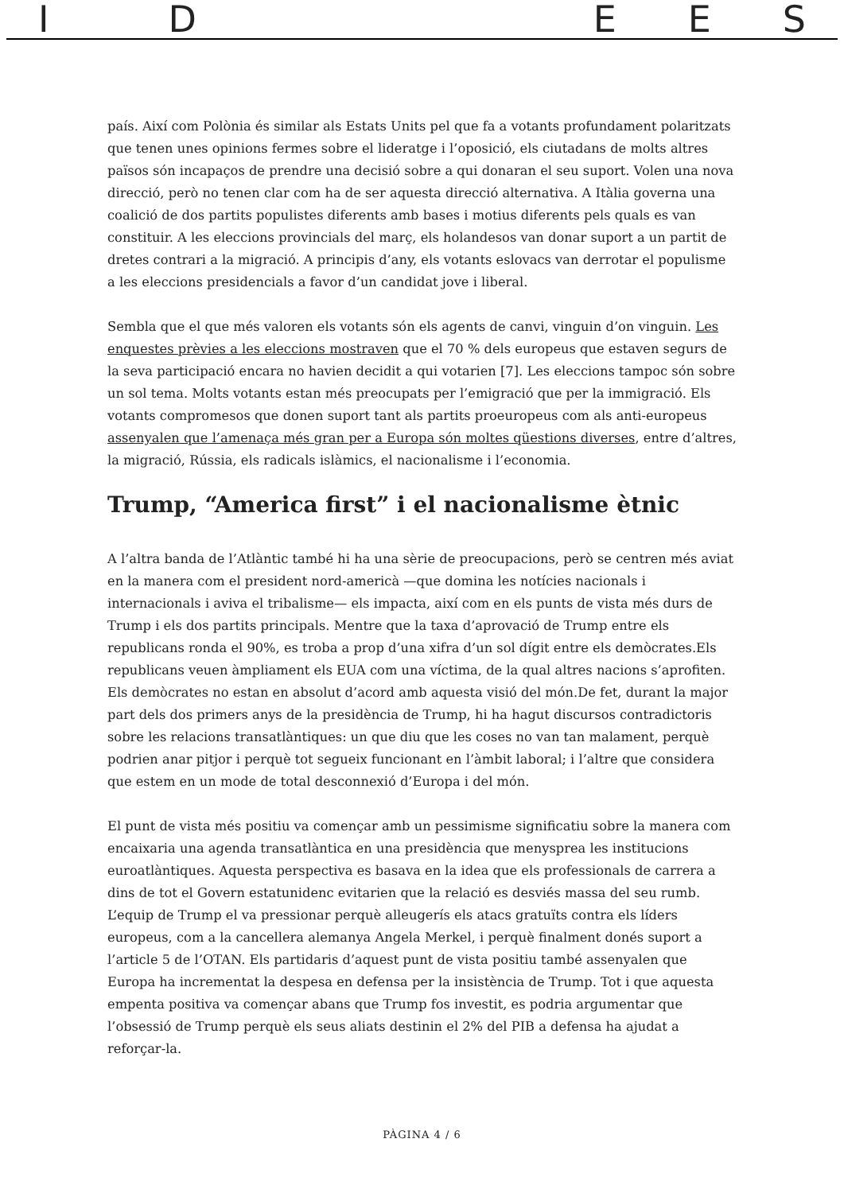IDEES
país. Així com Polònia és similar als Estats Units pel que fa a votants profundament polaritzats que tenen unes opinions fermes sobre el lideratge i l’oposició, els ciutadans de molts altres països són incapaços de prendre una decisió sobre a qui donaran el seu suport. Volen una nova direcció, però no tenen clar com ha de ser aquesta direcció alternativa. A Itàlia governa una coalició de dos partits populistes diferents amb bases i motius diferents pels quals es van constituir. A les eleccions provincials del març, els holandesos van donar suport a un partit de dretes contrari a la migració. A principis d’any, els votants eslovacs van derrotar el populisme a les eleccions presidencials a favor d’un candidat jove i liberal.
Sembla que el que més valoren els votants són els agents de canvi, vinguin d’on vinguin. Les enquestes prèvies a les eleccions mostraven que el 70 % dels europeus que estaven segurs de la seva participació encara no havien decidit a qui votarien [7]. Les eleccions tampoc són sobre un sol tema. Molts votants estan més preocupats per l’emigració que per la immigració. Els votants compromesos que donen suport tant als partits proeuropeus com als anti-europeus assenyalen que l’amenaça més gran per a Europa són moltes qüestions diverses, entre d’altres, la migració, Rússia, els radicals islàmics, el nacionalisme i l’economia.
Trump, “America first” i el nacionalisme ètnic
A l’altra banda de l’Atlàntic també hi ha una sèrie de preocupacions, però se centren més aviat en la manera com el president nord-americà —que domina les notícies nacionals i internacionals i aviva el tribalisme— els impacta, així com en els punts de vista més durs de Trump i els dos partits principals. Mentre que la taxa d’aprovació de Trump entre els republicans ronda el 90%, es troba a prop d’una xifra d’un sol dígit entre els demòcrates.Els republicans veuen àmpliament els EUA com una víctima, de la qual altres nacions s’aprofiten. Els demòcrates no estan en absolut d’acord amb aquesta visió del món.De fet, durant la major part dels dos primers anys de la presidència de Trump, hi ha hagut discursos contradictoris sobre les relacions transatlàntiques: un que diu que les coses no van tan malament, perquè podrien anar pitjor i perquè tot segueix funcionant en l’àmbit laboral; i l’altre que considera que estem en un mode de total desconnexió d’Europa i del món.
El punt de vista més positiu va començar amb un pessimisme significatiu sobre la manera com encaixaria una agenda transatlàntica en una presidència que menysprea les institucions euroatlàntiques. Aquesta perspectiva es basava en la idea que els professionals de carrera a dins de tot el Govern estatunidenc evitarien que la relació es desviés massa del seu rumb. L’equip de Trump el va pressionar perquè alleugerís els atacs gratuïts contra els líders europeus, com a la cancellera alemanya Angela Merkel, i perquè finalment donés suport a l’article 5 de l’OTAN. Els partidaris d’aquest punt de vista positiu també assenyalen que Europa ha incrementat la despesa en defensa per la insistència de Trump. Tot i que aquesta empenta positiva va començar abans que Trump fos investit, es podria argumentar que l’obsessió de Trump perquè els seus aliats destinin el 2% del PIB a defensa ha ajudat a reforçar-la.
PÀGINA 4 / 6